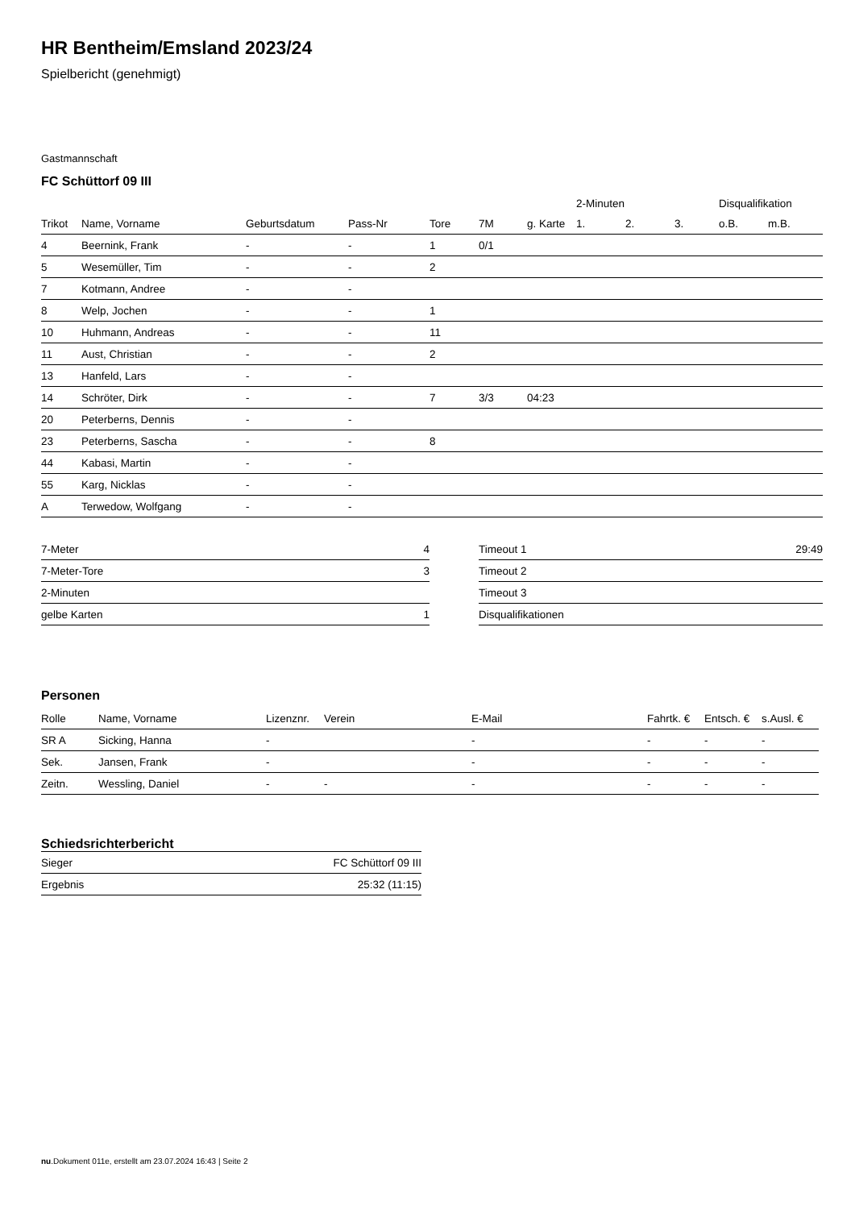HR Bentheim/Emsland 2023/24
Spielbericht (genehmigt)
Gastmannschaft
FC Schüttorf 09 III
| | | | | | | | 2-Minuten | | | Disqualifikation | |
| --- | --- | --- | --- | --- | --- | --- | --- | --- | --- | --- | --- |
| Trikot | Name, Vorname | Geburtsdatum | Pass-Nr | Tore | 7M | g. Karte | 1. | 2. | 3. | o.B. | m.B. |
| 4 | Beernink, Frank | - | - | 1 | 0/1 | | | | | | |
| 5 | Wesemüller, Tim | - | - | 2 | | | | | | | |
| 7 | Kotmann, Andree | - | - | | | | | | | | |
| 8 | Welp, Jochen | - | - | 1 | | | | | | | |
| 10 | Huhmann, Andreas | - | - | 11 | | | | | | | |
| 11 | Aust, Christian | - | - | 2 | | | | | | | |
| 13 | Hanfeld, Lars | - | - | | | | | | | | |
| 14 | Schröter, Dirk | - | - | 7 | 3/3 | 04:23 | | | | | |
| 20 | Peterberns, Dennis | - | - | | | | | | | | |
| 23 | Peterberns, Sascha | - | - | 8 | | | | | | | |
| 44 | Kabasi, Martin | - | - | | | | | | | | |
| 55 | Karg, Nicklas | - | - | | | | | | | | |
| A | Terwedow, Wolfgang | - | - | | | | | | | | |
| 7-Meter | 4 |
| 7-Meter-Tore | 3 |
| 2-Minuten | |
| gelbe Karten | 1 |
| Timeout 1 | 29:49 |
| Timeout 2 | |
| Timeout 3 | |
| Disqualifikationen | |
Personen
| Rolle | Name, Vorname | Lizenznr. | Verein | E-Mail | Fahrtk. € | Entsch. € | s.Ausl. € |
| --- | --- | --- | --- | --- | --- | --- | --- |
| SR A | Sicking, Hanna | - | | - | - | - | - |
| Sek. | Jansen, Frank | - | | - | - | - | - |
| Zeitn. | Wessling, Daniel | - | - | - | - | - | - |
Schiedsrichterbericht
| Sieger | FC Schüttorf 09 III |
| Ergebnis | 25:32 (11:15) |
nu.Dokument 011e, erstellt am 23.07.2024 16:43 | Seite 2